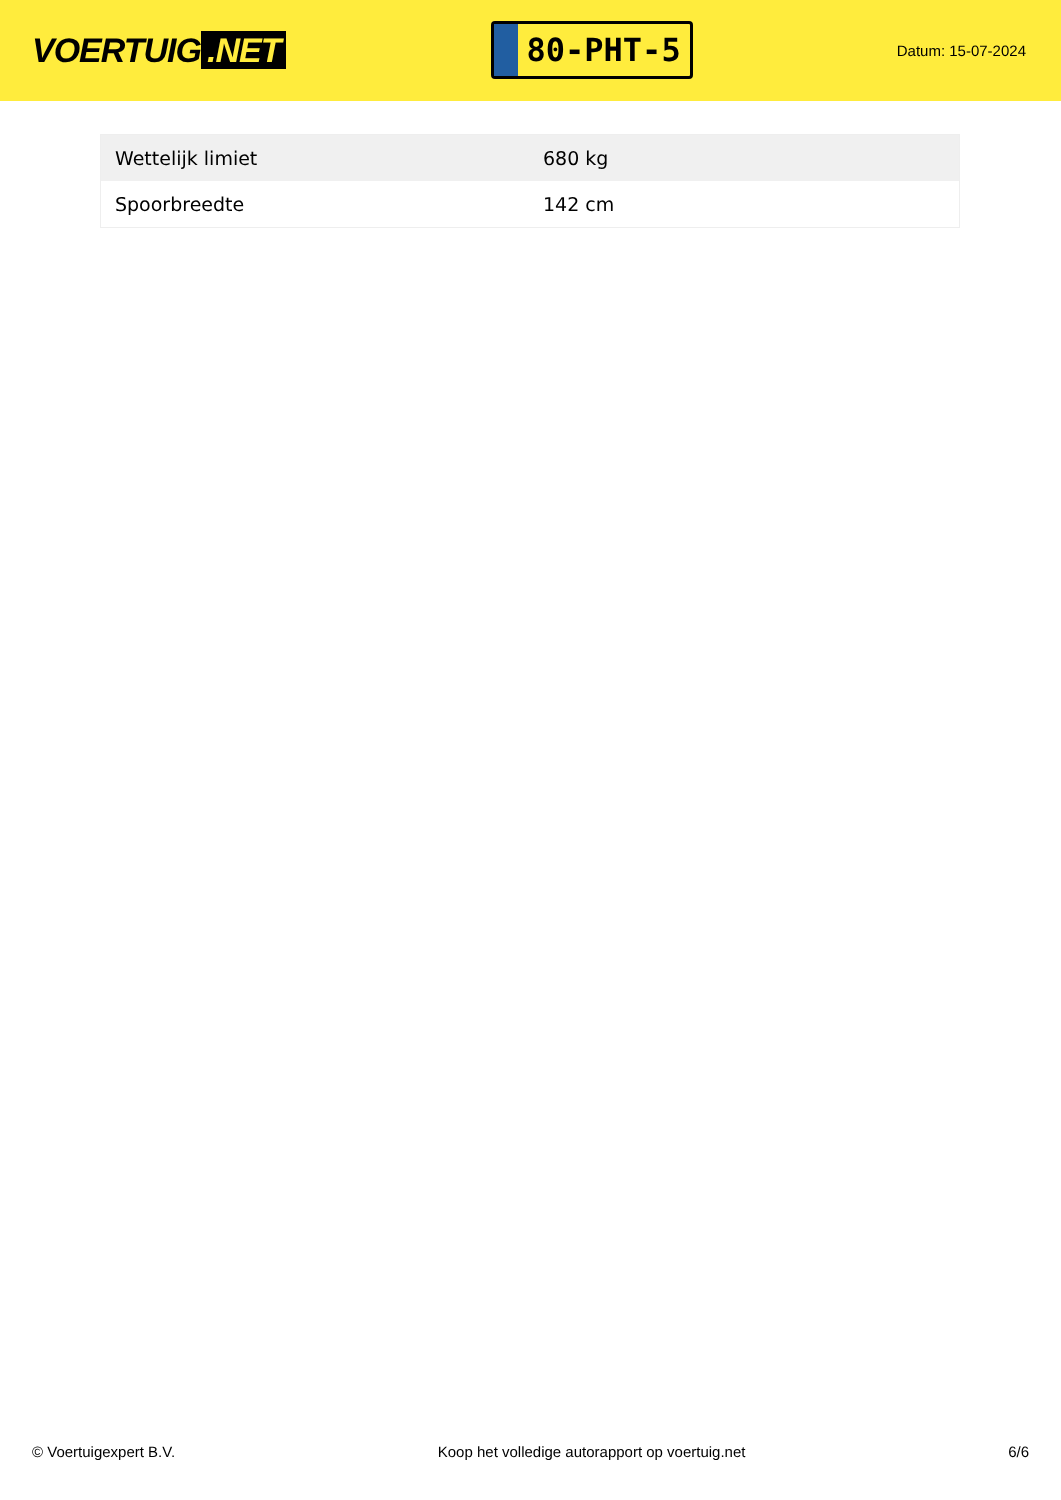VOERTUIG.NET
80-PHT-5
Datum: 15-07-2024
| Wettelijk limiet | 680 kg |
| Spoorbreedte | 142 cm |
© Voertuigexpert B.V. Koop het volledige autorapport op voertuig.net 6/6